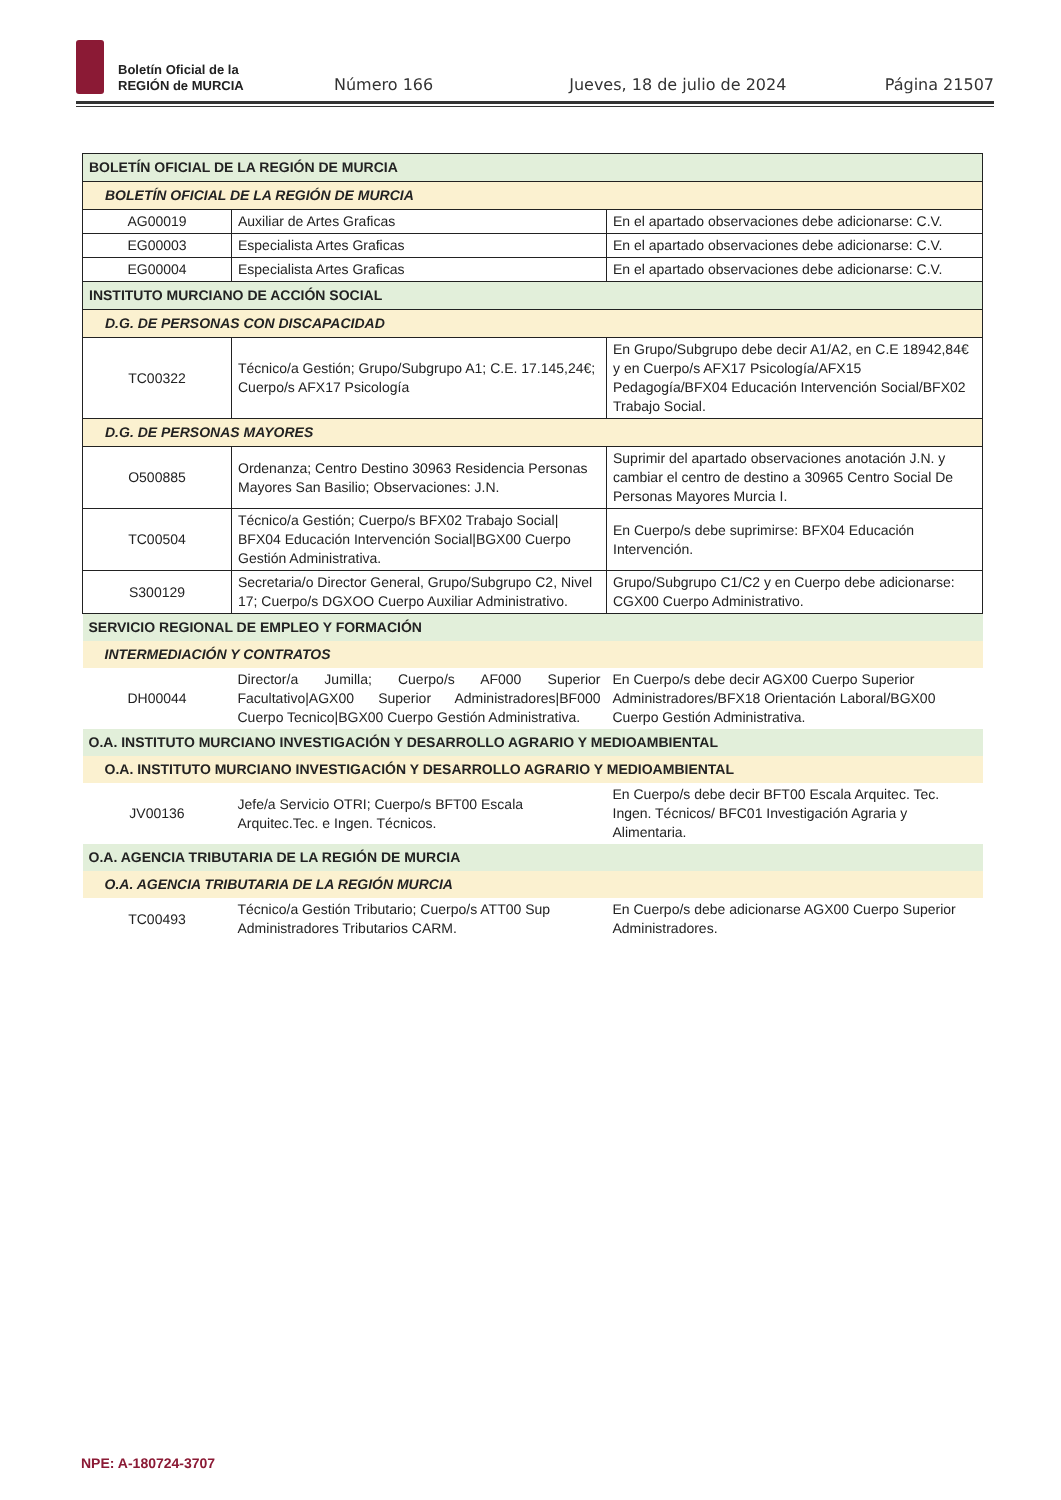Boletín Oficial de la
REGIÓN de MURCIA
Número 166 Jueves, 18 de julio de 2024 Página 21507
| BOLETÍN OFICIAL DE LA REGIÓN DE MURCIA | | |
| BOLETÍN OFICIAL DE LA REGIÓN DE MURCIA | | |
| AG00019 | Auxiliar de Artes Graficas | En el apartado observaciones debe adicionarse: C.V. |
| EG00003 | Especialista Artes Graficas | En el apartado observaciones debe adicionarse: C.V. |
| EG00004 | Especialista Artes Graficas | En el apartado observaciones debe adicionarse: C.V. |
| INSTITUTO MURCIANO DE ACCIÓN SOCIAL | | |
| D.G. DE PERSONAS CON DISCAPACIDAD | | |
| TC00322 | Técnico/a Gestión; Grupo/Subgrupo A1; C.E. 17.145,24€; Cuerpo/s AFX17 Psicología | En Grupo/Subgrupo debe decir A1/A2, en C.E 18942,84€ y en Cuerpo/s AFX17 Psicología/AFX15 Pedagogía/BFX04 Educación Intervención Social/BFX02 Trabajo Social. |
| D.G. DE PERSONAS MAYORES | | |
| O500885 | Ordenanza; Centro Destino 30963 Residencia Personas Mayores San Basilio; Observaciones: J.N. | Suprimir del apartado observaciones anotación J.N. y cambiar el centro de destino a 30965 Centro Social De Personas Mayores Murcia I. |
| TC00504 | Técnico/a Gestión; Cuerpo/s BFX02 Trabajo Social/ BFX04 Educación Intervención Social/BGX00 Cuerpo Gestión Administrativa. | En Cuerpo/s debe suprimirse: BFX04 Educación Intervención. |
| S300129 | Secretaria/o Director General, Grupo/Subgrupo C2, Nivel 17; Cuerpo/s DGXOO Cuerpo Auxiliar Administrativo. | Grupo/Subgrupo C1/C2 y en Cuerpo debe adicionarse: CGX00 Cuerpo Administrativo. |
| SERVICIO REGIONAL DE EMPLEO Y FORMACIÓN | | |
| INTERMEDIACIÓN Y CONTRATOS | | |
| DH00044 | Director/a Jumilla; Cuerpo/s AF000 Superior Facultativo/AGX00 Superior Administradores/BF000 Cuerpo Tecnico/BGX00 Cuerpo Gestión Administrativa. | En Cuerpo/s debe decir AGX00 Cuerpo Superior Administradores/BFX18 Orientación Laboral/BGX00 Cuerpo Gestión Administrativa. |
| O.A. INSTITUTO MURCIANO INVESTIGACIÓN Y DESARROLLO AGRARIO Y MEDIOAMBIENTAL | | |
| O.A. INSTITUTO MURCIANO INVESTIGACIÓN Y DESARROLLO AGRARIO Y MEDIOAMBIENTAL | | |
| JV00136 | Jefe/a Servicio OTRI; Cuerpo/s BFT00 Escala Arquitec.Tec. e Ingen. Técnicos. | En Cuerpo/s debe decir BFT00 Escala Arquitec. Tec. Ingen. Técnicos/ BFC01 Investigación Agraria y Alimentaria. |
| O.A. AGENCIA TRIBUTARIA DE LA REGIÓN DE MURCIA | | |
| O.A. AGENCIA TRIBUTARIA DE LA REGIÓN MURCIA | | |
| TC00493 | Técnico/a Gestión Tributario; Cuerpo/s ATT00 Sup Administradores Tributarios CARM. | En Cuerpo/s debe adicionarse AGX00 Cuerpo Superior Administradores. |
NPE: A-180724-3707